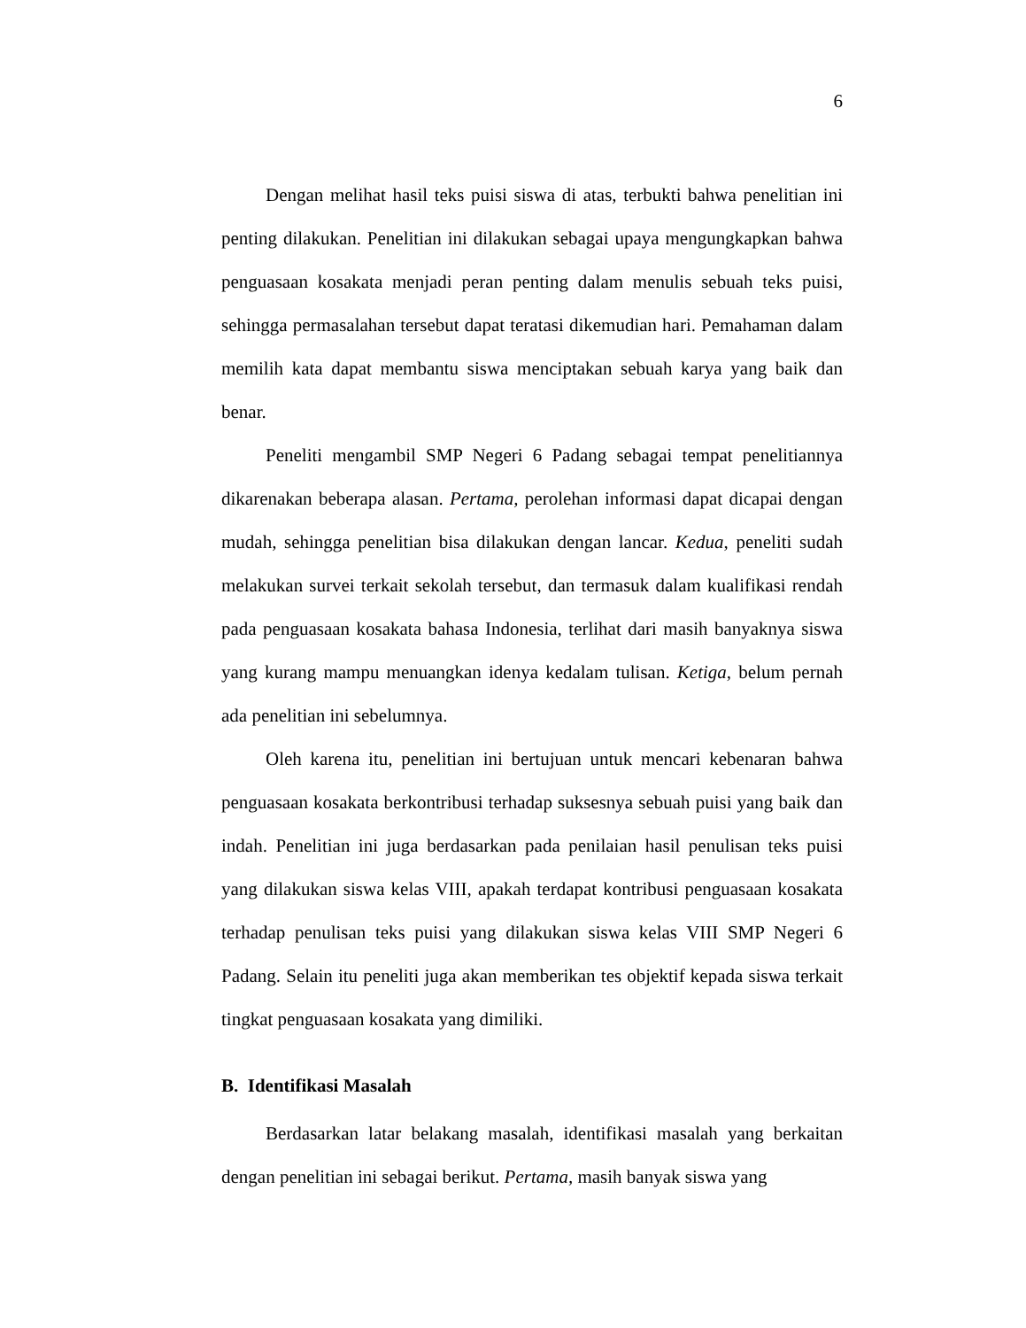6
Dengan melihat hasil teks puisi siswa di atas, terbukti bahwa penelitian ini penting dilakukan. Penelitian ini dilakukan sebagai upaya mengungkapkan bahwa penguasaan kosakata menjadi peran penting dalam menulis sebuah teks puisi, sehingga permasalahan tersebut dapat teratasi dikemudian hari. Pemahaman dalam memilih kata dapat membantu siswa menciptakan sebuah karya yang baik dan benar.
Peneliti mengambil SMP Negeri 6 Padang sebagai tempat penelitiannya dikarenakan beberapa alasan. Pertama, perolehan informasi dapat dicapai dengan mudah, sehingga penelitian bisa dilakukan dengan lancar. Kedua, peneliti sudah melakukan survei terkait sekolah tersebut, dan termasuk dalam kualifikasi rendah pada penguasaan kosakata bahasa Indonesia, terlihat dari masih banyaknya siswa yang kurang mampu menuangkan idenya kedalam tulisan. Ketiga, belum pernah ada penelitian ini sebelumnya.
Oleh karena itu, penelitian ini bertujuan untuk mencari kebenaran bahwa penguasaan kosakata berkontribusi terhadap suksesnya sebuah puisi yang baik dan indah. Penelitian ini juga berdasarkan pada penilaian hasil penulisan teks puisi yang dilakukan siswa kelas VIII, apakah terdapat kontribusi penguasaan kosakata terhadap penulisan teks puisi yang dilakukan siswa kelas VIII SMP Negeri 6 Padang. Selain itu peneliti juga akan memberikan tes objektif kepada siswa terkait tingkat penguasaan kosakata yang dimiliki.
B. Identifikasi Masalah
Berdasarkan latar belakang masalah, identifikasi masalah yang berkaitan dengan penelitian ini sebagai berikut. Pertama, masih banyak siswa yang